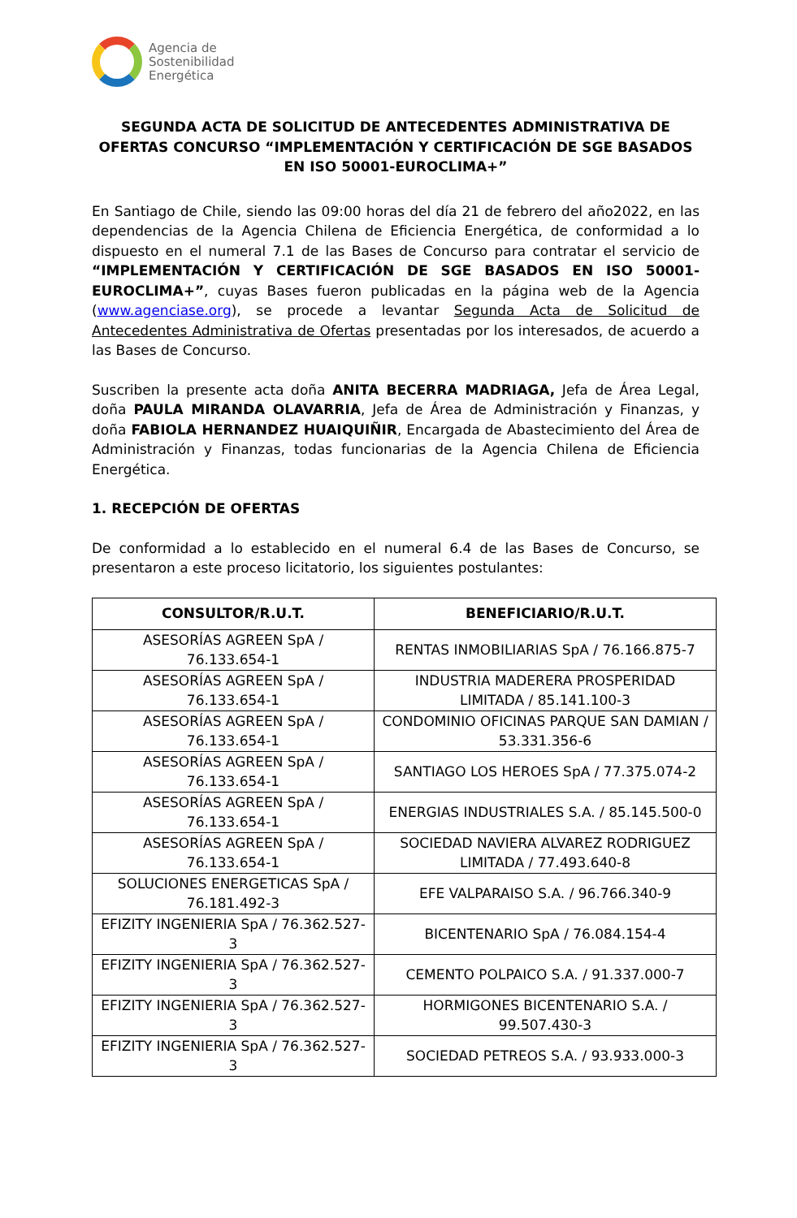Agencia de
Sostenibilidad
Energética
SEGUNDA ACTA DE SOLICITUD DE ANTECEDENTES ADMINISTRATIVA DE OFERTAS CONCURSO “IMPLEMENTACIÓN Y CERTIFICACIÓN DE SGE BASADOS EN ISO 50001-EUROCLIMA+”
En Santiago de Chile, siendo las 09:00 horas del día 21 de febrero del año2022, en las dependencias de la Agencia Chilena de Eficiencia Energética, de conformidad a lo dispuesto en el numeral 7.1 de las Bases de Concurso para contratar el servicio de “IMPLEMENTACIÓN Y CERTIFICACIÓN DE SGE BASADOS EN ISO 50001-EUROCLIMA+”, cuyas Bases fueron publicadas en la página web de la Agencia (www.agenciase.org), se procede a levantar Segunda Acta de Solicitud de Antecedentes Administrativa de Ofertas presentadas por los interesados, de acuerdo a las Bases de Concurso.
Suscriben la presente acta doña ANITA BECERRA MADRIAGA, Jefa de Área Legal, doña PAULA MIRANDA OLAVARRIA, Jefa de Área de Administración y Finanzas, y doña FABIOLA HERNANDEZ HUAIQUIÑIR, Encargada de Abastecimiento del Área de Administración y Finanzas, todas funcionarias de la Agencia Chilena de Eficiencia Energética.
1. RECEPCIÓN DE OFERTAS
De conformidad a lo establecido en el numeral 6.4 de las Bases de Concurso, se presentaron a este proceso licitatorio, los siguientes postulantes:
| CONSULTOR/R.U.T. | BENEFICIARIO/R.U.T. |
| --- | --- |
| ASESORÍAS AGREEN SpA / 76.133.654-1 | RENTAS INMOBILIARIAS SpA / 76.166.875-7 |
| ASESORÍAS AGREEN SpA / 76.133.654-1 | INDUSTRIA MADERERA PROSPERIDAD LIMITADA / 85.141.100-3 |
| ASESORÍAS AGREEN SpA / 76.133.654-1 | CONDOMINIO OFICINAS PARQUE SAN DAMIAN / 53.331.356-6 |
| ASESORÍAS AGREEN SpA / 76.133.654-1 | SANTIAGO LOS HEROES SpA / 77.375.074-2 |
| ASESORÍAS AGREEN SpA / 76.133.654-1 | ENERGIAS INDUSTRIALES S.A. / 85.145.500-0 |
| ASESORÍAS AGREEN SpA / 76.133.654-1 | SOCIEDAD NAVIERA ALVAREZ RODRIGUEZ LIMITADA / 77.493.640-8 |
| SOLUCIONES ENERGETICAS SpA / 76.181.492-3 | EFE VALPARAISO S.A. / 96.766.340-9 |
| EFIZITY INGENIERIA SpA / 76.362.527-3 | BICENTENARIO SpA / 76.084.154-4 |
| EFIZITY INGENIERIA SpA / 76.362.527-3 | CEMENTO POLPAICO S.A. / 91.337.000-7 |
| EFIZITY INGENIERIA SpA / 76.362.527-3 | HORMIGONES BICENTENARIO S.A. / 99.507.430-3 |
| EFIZITY INGENIERIA SpA / 76.362.527-3 | SOCIEDAD PETREOS S.A. / 93.933.000-3 |